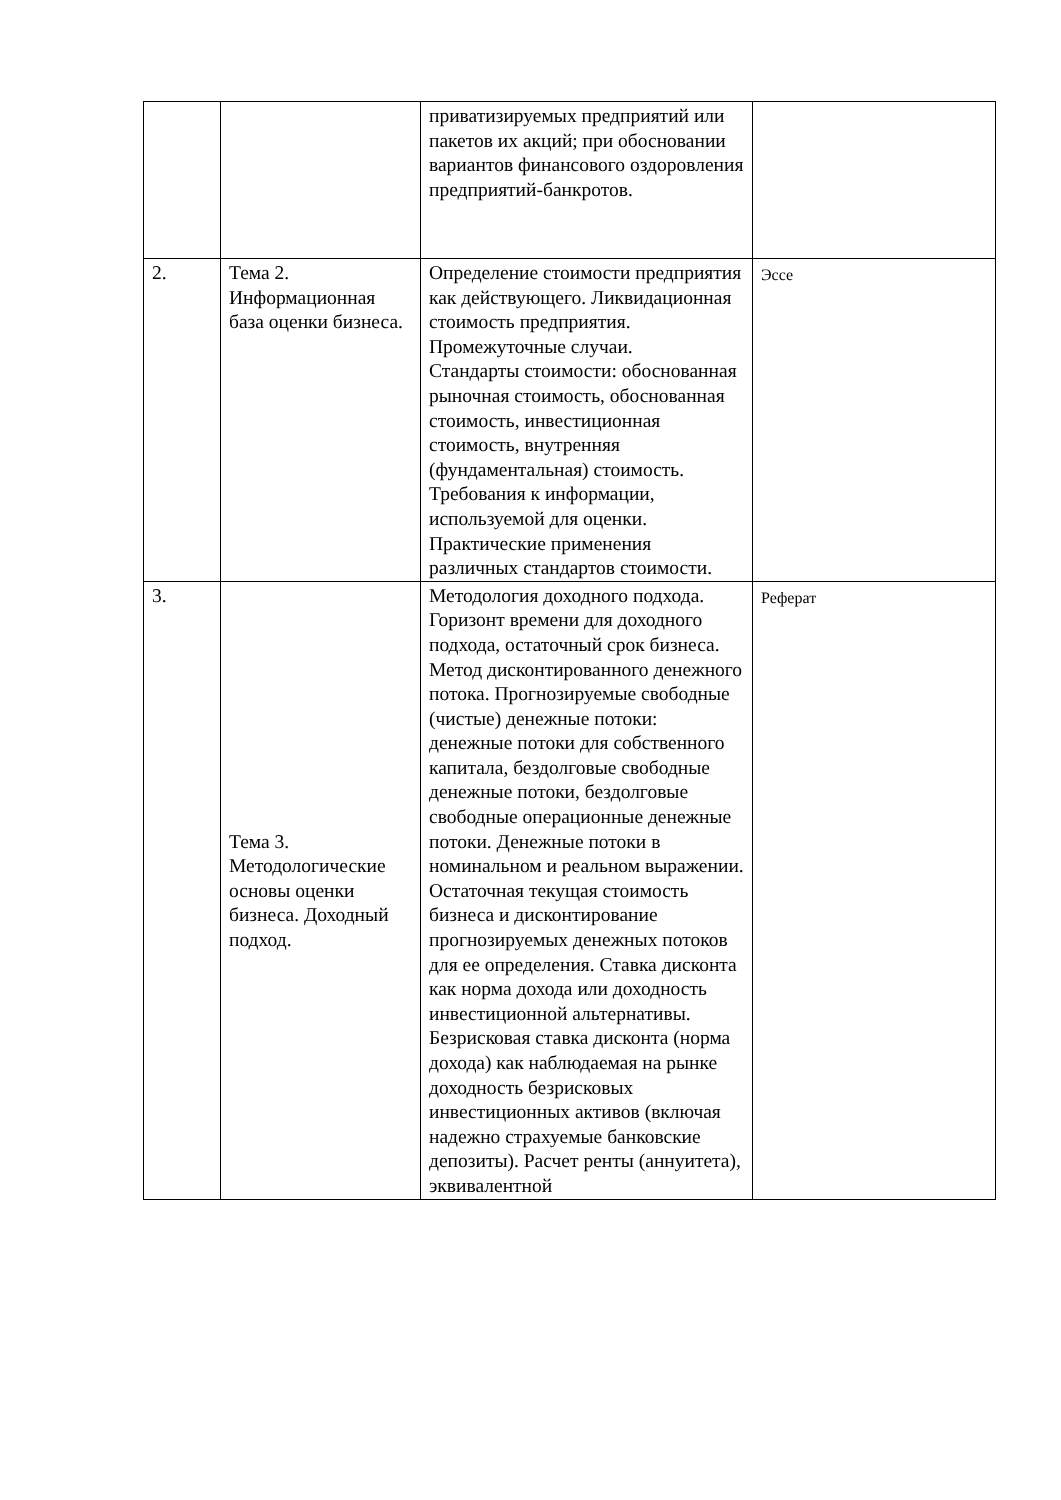| | | приватизируемых предприятий или пакетов их акций; при обосновании вариантов финансового оздоровления предприятий-банкротов. | |
| 2. | Тема 2. Информационная база оценки бизнеса. | Определение стоимости предприятия как действующего. Ликвидационная стоимость предприятия. Промежуточные случаи. Стандарты стоимости: обоснованная рыночная стоимость, обоснованная стоимость, инвестиционная стоимость, внутренняя (фундаментальная) стоимость. Требования к информации, используемой для оценки. Практические применения различных стандартов стоимости. | Эссе |
| 3. | Тема 3. Методологические основы оценки бизнеса. Доходный подход. | Методология доходного подхода. Горизонт времени для доходного подхода, остаточный срок бизнеса. Метод дисконтированного денежного потока. Прогнозируемые свободные (чистые) денежные потоки: денежные потоки для собственного капитала, бездолговые свободные денежные потоки, бездолговые свободные операционные денежные потоки. Денежные потоки в номинальном и реальном выражении. Остаточная текущая стоимость бизнеса и дисконтирование прогнозируемых денежных потоков для ее определения. Ставка дисконта как норма дохода или доходность инвестиционной альтернативы. Безрисковая ставка дисконта (норма дохода) как наблюдаемая на рынке доходность безрисковых инвестиционных активов (включая надежно страхуемые банковские депозиты). Расчет ренты (аннуитета), эквивалентной | Реферат |